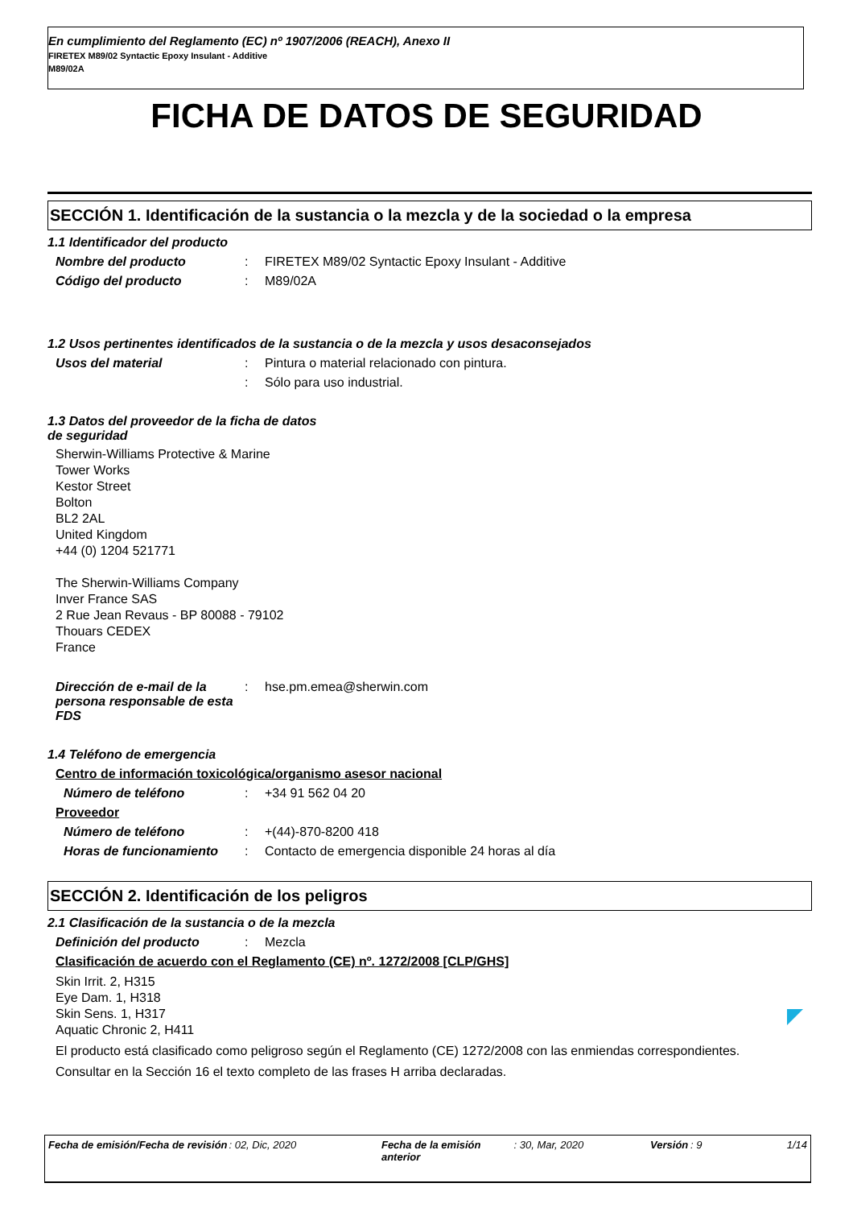En cumplimiento del Reglamento (EC) nº 1907/2006 (REACH), Anexo II
FIRETEX M89/02 Syntactic Epoxy Insulant - Additive
M89/02A
FICHA DE DATOS DE SEGURIDAD
SECCIÓN 1. Identificación de la sustancia o la mezcla y de la sociedad o la empresa
1.1 Identificador del producto
Nombre del producto : FIRETEX M89/02 Syntactic Epoxy Insulant - Additive
Código del producto : M89/02A
1.2 Usos pertinentes identificados de la sustancia o de la mezcla y usos desaconsejados
Usos del material : Pintura o material relacionado con pintura.
: Sólo para uso industrial.
1.3 Datos del proveedor de la ficha de datos
de seguridad
Sherwin-Williams Protective & Marine
Tower Works
Kestor Street
Bolton
BL2 2AL
United Kingdom
+44 (0) 1204 521771
The Sherwin-Williams Company
Inver France SAS
2 Rue Jean Revaus - BP 80088 - 79102
Thouars CEDEX
France
Dirección de e-mail de la persona responsable de esta FDS
: hse.pm.emea@sherwin.com
1.4 Teléfono de emergencia
Centro de información toxicológica/organismo asesor nacional
Número de teléfono : +34 91 562 04 20
Proveedor
Número de teléfono : +(44)-870-8200 418
Horas de funcionamiento : Contacto de emergencia disponible 24 horas al día
SECCIÓN 2. Identificación de los peligros
2.1 Clasificación de la sustancia o de la mezcla
Definición del producto : Mezcla
Clasificación de acuerdo con el Reglamento (CE) nº. 1272/2008 [CLP/GHS]
Skin Irrit. 2, H315
Eye Dam. 1, H318
Skin Sens. 1, H317
Aquatic Chronic 2, H411
El producto está clasificado como peligroso según el Reglamento (CE) 1272/2008 con las enmiendas correspondientes.
Consultar en la Sección 16 el texto completo de las frases H arriba declaradas.
Fecha de emisión/Fecha de revisión: 02, Dic, 2020 Fecha de la emisión anterior: 30, Mar, 2020 Versión: 9 1/14